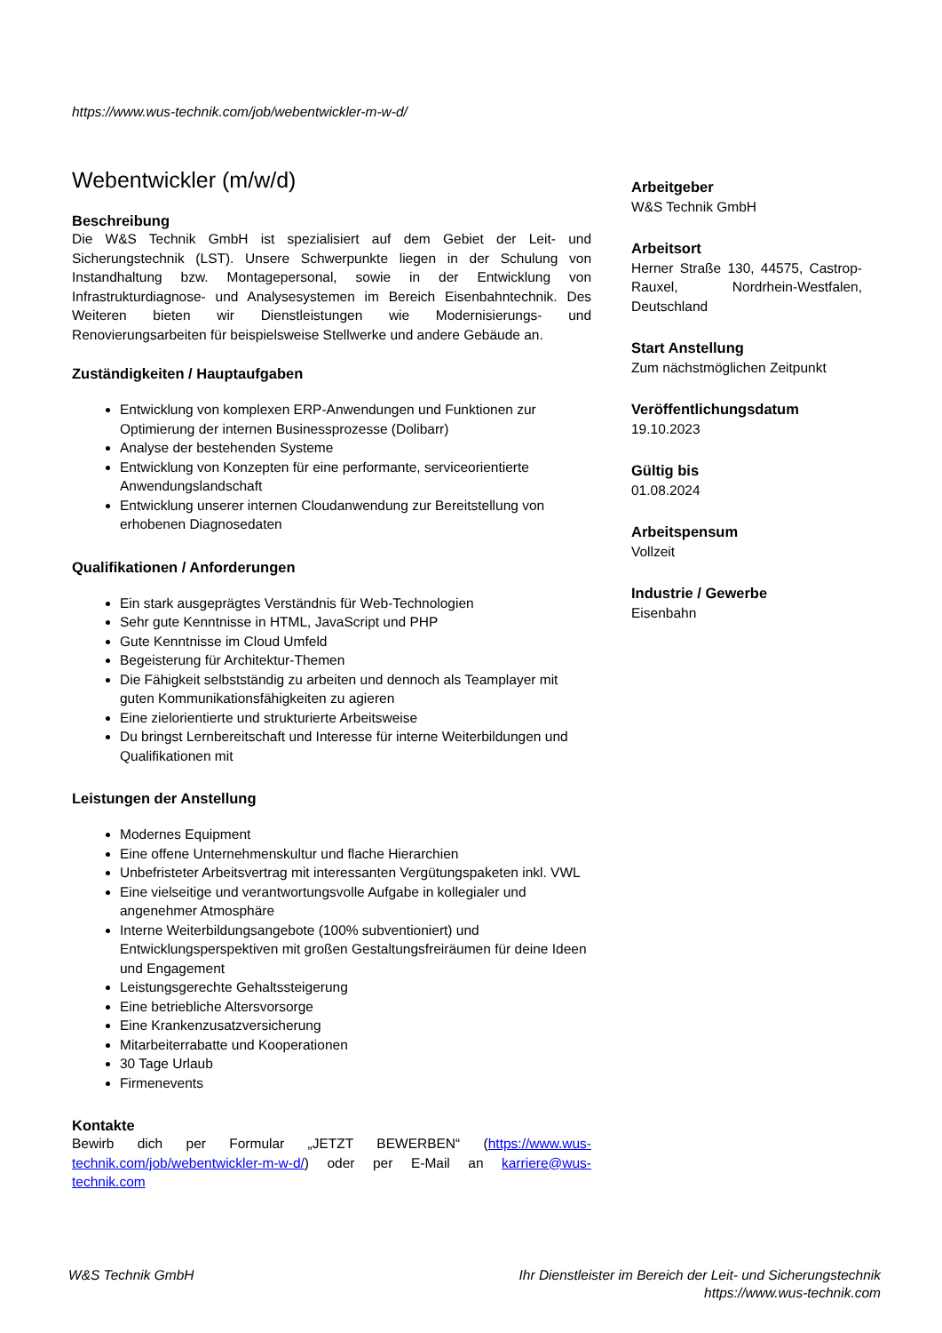https://www.wus-technik.com/job/webentwickler-m-w-d/
Webentwickler (m/w/d)
Beschreibung
Die W&S Technik GmbH ist spezialisiert auf dem Gebiet der Leit- und Sicherungstechnik (LST). Unsere Schwerpunkte liegen in der Schulung von Instandhaltung bzw. Montagepersonal, sowie in der Entwicklung von Infrastrukturdiagnose- und Analysesystemen im Bereich Eisenbahntechnik. Des Weiteren bieten wir Dienstleistungen wie Modernisierungs- und Renovierungsarbeiten für beispielsweise Stellwerke und andere Gebäude an.
Zuständigkeiten / Hauptaufgaben
Entwicklung von komplexen ERP-Anwendungen und Funktionen zur Optimierung der internen Businessprozesse (Dolibarr)
Analyse der bestehenden Systeme
Entwicklung von Konzepten für eine performante, serviceorientierte Anwendungslandschaft
Entwicklung unserer internen Cloudanwendung zur Bereitstellung von erhobenen Diagnosedaten
Qualifikationen / Anforderungen
Ein stark ausgeprägtes Verständnis für Web-Technologien
Sehr gute Kenntnisse in HTML, JavaScript und PHP
Gute Kenntnisse im Cloud Umfeld
Begeisterung für Architektur-Themen
Die Fähigkeit selbstständig zu arbeiten und dennoch als Teamplayer mit guten Kommunikationsfähigkeiten zu agieren
Eine zielorientierte und strukturierte Arbeitsweise
Du bringst Lernbereitschaft und Interesse für interne Weiterbildungen und Qualifikationen mit
Leistungen der Anstellung
Modernes Equipment
Eine offene Unternehmenskultur und flache Hierarchien
Unbefristeter Arbeitsvertrag mit interessanten Vergütungspaketen inkl. VWL
Eine vielseitige und verantwortungsvolle Aufgabe in kollegialer und angenehmer Atmosphäre
Interne Weiterbildungsangebote (100% subventioniert) und Entwicklungsperspektiven mit großen Gestaltungsfreiräumen für deine Ideen und Engagement
Leistungsgerechte Gehaltssteigerung
Eine betriebliche Altersvorsorge
Eine Krankenzusatzversicherung
Mitarbeiterrabatte und Kooperationen
30 Tage Urlaub
Firmenevents
Kontakte
Bewirb dich per Formular „JETZT BEWERBEN“ (https://www.wus-technik.com/job/webentwickler-m-w-d/) oder per E-Mail an karriere@wus-technik.com
Arbeitgeber
W&S Technik GmbH
Arbeitsort
Herner Straße 130, 44575, Castrop-Rauxel, Nordrhein-Westfalen, Deutschland
Start Anstellung
Zum nächstmöglichen Zeitpunkt
Veröffentlichungsdatum
19.10.2023
Gültig bis
01.08.2024
Arbeitspensum
Vollzeit
Industrie / Gewerbe
Eisenbahn
W&S Technik GmbH Ihr Dienstleister im Bereich der Leit- und Sicherungstechnik
https://www.wus-technik.com